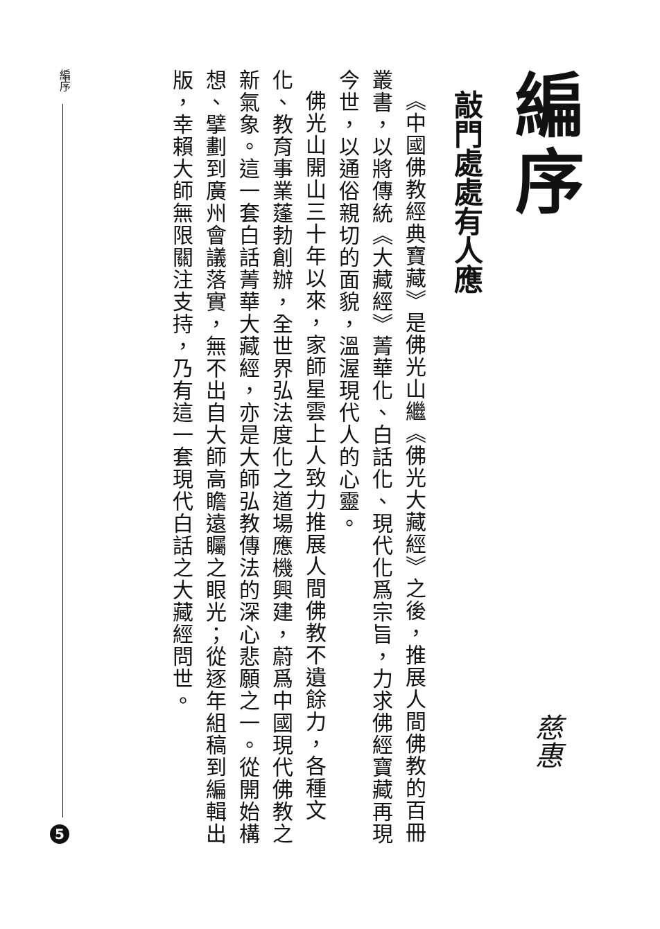編序
敲門處處有人應
《中國佛教經典寶藏》是佛光山繼《佛光大藏經》之後，推展人間佛教的百冊叢書，以將傳統《大藏經》菁華化、白話化、現代化爲宗旨，力求佛經寶藏再現今世，以通俗親切的面貌，溫渥現代人的心靈。
佛光山開山三十年以來，家師星雲上人致力推展人間佛教不遺餘力，各種文化、教育事業蓬勃創辦，全世界弘法度化之道場應機興建，蔚爲中國現代佛教之新氣象。這一套白話菁華大藏經，亦是大師弘教傳法的深心悲願之一。從開始構想、擘劃到廣州會議落實，無不出自大師高瞻遠矚之眼光；從逐年組稿到編輯出版，幸賴大師無限關注支持，乃有這一套現代白話之大藏經問世。
慈惠
編序
5